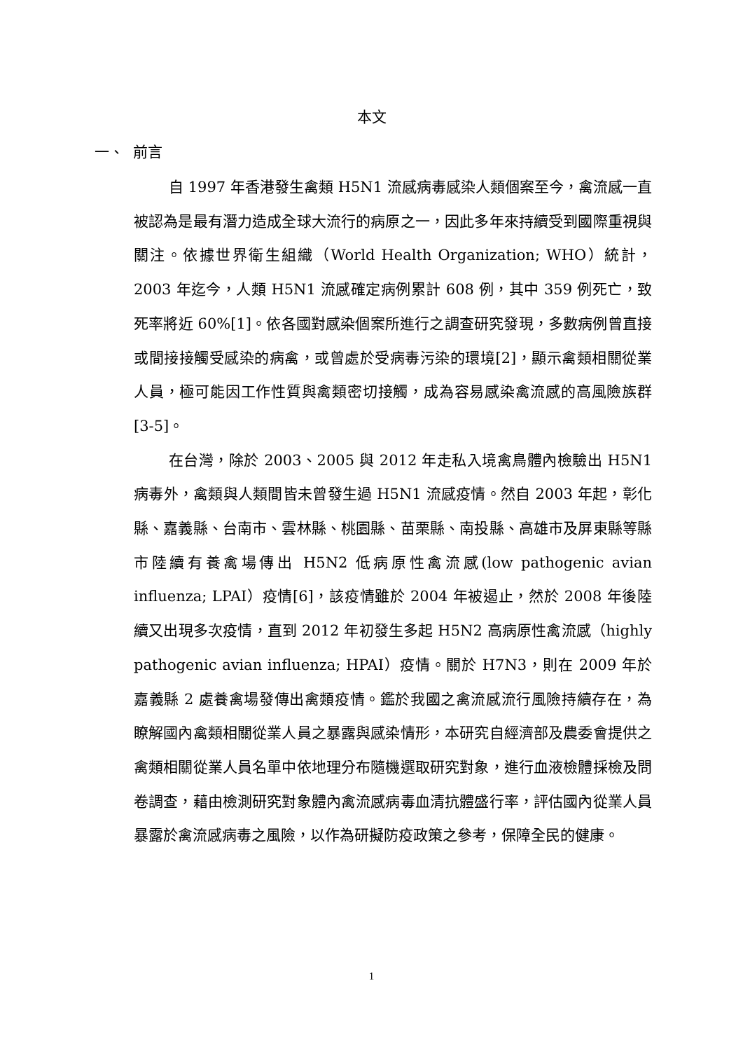本文
一、 前言
自 1997 年香港發生禽類 H5N1 流感病毒感染人類個案至今，禽流感一直被認為是最有潛力造成全球大流行的病原之一，因此多年來持續受到國際重視與關注。依據世界衛生組織（World Health Organization; WHO）統計，2003 年迄今，人類 H5N1 流感確定病例累計 608 例，其中 359 例死亡，致死率將近 60%[1]。依各國對感染個案所進行之調查研究發現，多數病例曾直接或間接接觸受感染的病禽，或曾處於受病毒污染的環境[2]，顯示禽類相關從業人員，極可能因工作性質與禽類密切接觸，成為容易感染禽流感的高風險族群[3-5]。
在台灣，除於 2003、2005 與 2012 年走私入境禽鳥體內檢驗出 H5N1 病毒外，禽類與人類間皆未曾發生過 H5N1 流感疫情。然自 2003 年起，彰化縣、嘉義縣、台南市、雲林縣、桃園縣、苗栗縣、南投縣、高雄市及屏東縣等縣市陸續有養禽場傳出 H5N2 低病原性禽流感(low pathogenic avian influenza; LPAI）疫情[6]，該疫情雖於 2004 年被遏止，然於 2008 年後陸續又出現多次疫情，直到 2012 年初發生多起 H5N2 高病原性禽流感（highly pathogenic avian influenza; HPAI）疫情。關於 H7N3，則在 2009 年於嘉義縣 2 處養禽場發傳出禽類疫情。鑑於我國之禽流感流行風險持續存在，為瞭解國內禽類相關從業人員之暴露與感染情形，本研究自經濟部及農委會提供之禽類相關從業人員名單中依地理分布隨機選取研究對象，進行血液檢體採檢及問卷調查，藉由檢測研究對象體內禽流感病毒血清抗體盛行率，評估國內從業人員暴露於禽流感病毒之風險，以作為研擬防疫政策之參考，保障全民的健康。
1